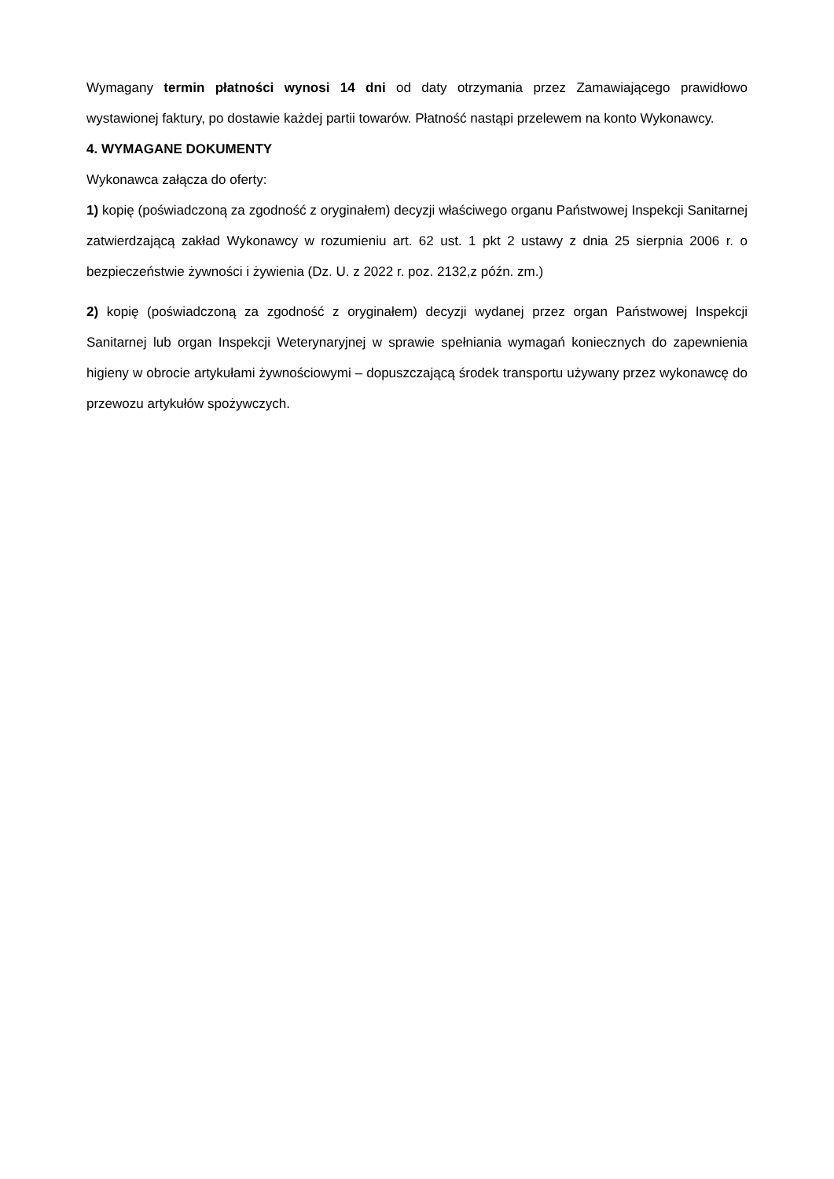Wymagany termin płatności wynosi 14 dni od daty otrzymania przez Zamawiającego prawidłowo wystawionej faktury, po dostawie każdej partii towarów. Płatność nastąpi przelewem na konto Wykonawcy.
4. WYMAGANE DOKUMENTY
Wykonawca załącza do oferty:
1) kopię (poświadczoną za zgodność z oryginałem) decyzji właściwego organu Państwowej Inspekcji Sanitarnej zatwierdzającą zakład Wykonawcy w rozumieniu art. 62 ust. 1 pkt 2 ustawy z dnia 25 sierpnia 2006 r. o bezpieczeństwie żywności i żywienia (Dz. U. z 2022 r. poz. 2132,z późn. zm.)
2) kopię (poświadczoną za zgodność z oryginałem) decyzji wydanej przez organ Państwowej Inspekcji Sanitarnej lub organ Inspekcji Weterynaryjnej w sprawie spełniania wymagań koniecznych do zapewnienia higieny w obrocie artykułami żywnościowymi – dopuszczającą środek transportu używany przez wykonawcę do przewozu artykułów spożywczych.